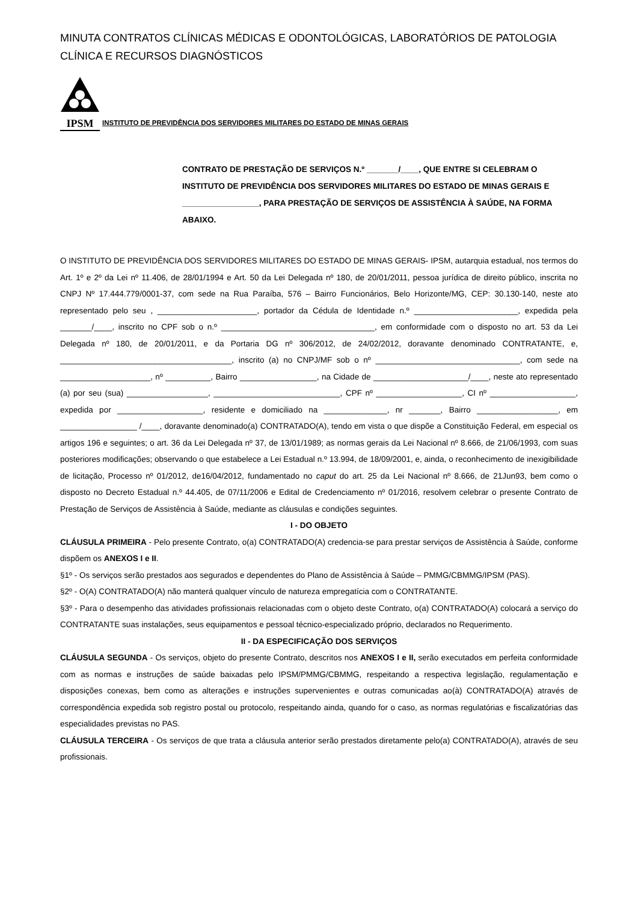MINUTA CONTRATOS CLÍNICAS MÉDICAS E ODONTOLÓGICAS, LABORATÓRIOS DE PATOLOGIA CLÍNICA E RECURSOS DIAGNÓSTICOS
IPSM
INSTITUTO DE PREVIDÊNCIA DOS SERVIDORES MILITARES DO ESTADO DE MINAS GERAIS
CONTRATO DE PRESTAÇÃO DE SERVIÇOS N.º _______/____, QUE ENTRE SI CELEBRAM O INSTITUTO DE PREVIDÊNCIA DOS SERVIDORES MILITARES DO ESTADO DE MINAS GERAIS E _________________, PARA PRESTAÇÃO DE SERVIÇOS DE ASSISTÊNCIA À SAÚDE, NA FORMA ABAIXO.
O INSTITUTO DE PREVIDÊNCIA DOS SERVIDORES MILITARES DO ESTADO DE MINAS GERAIS- IPSM, autarquia estadual, nos termos do Art. 1º e 2º da Lei nº 11.406, de 28/01/1994 e Art. 50 da Lei Delegada nº 180, de 20/01/2011, pessoa jurídica de direito público, inscrita no CNPJ Nº 17.444.779/0001-37, com sede na Rua Paraíba, 576 – Bairro Funcionários, Belo Horizonte/MG, CEP: 30.130-140, neste ato representado pelo seu , ______________________, portador da Cédula de Identidade n.º _______________________, expedida pela _______/____, inscrito no CPF sob o n.º __________________________________, em conformidade com o disposto no art. 53 da Lei Delegada nº 180, de 20/01/2011, e da Portaria DG nº 306/2012, de 24/02/2012, doravante denominado CONTRATANTE, e, ______________________________________, inscrito (a) no CNPJ/MF sob o nº ________________________________, com sede na ____________________, nº __________, Bairro _________________, na Cidade de _____________________/____, neste ato representado (a) por seu (sua) __________________, ____________________________, CPF nº ___________________, CI nº ___________________, expedida por ___________________, residente e domiciliado na ______________, nr _______, Bairro __________________, em _________________ /____, doravante denominado(a) CONTRATADO(A), tendo em vista o que dispõe a Constituição Federal, em especial os artigos 196 e seguintes; o art. 36 da Lei Delegada nº 37, de 13/01/1989; as normas gerais da Lei Nacional nº 8.666, de 21/06/1993, com suas posteriores modificações; observando o que estabelece a Lei Estadual n.º 13.994, de 18/09/2001, e, ainda, o reconhecimento de inexigibilidade de licitação, Processo nº 01/2012, de16/04/2012, fundamentado no caput do art. 25 da Lei Nacional nº 8.666, de 21Jun93, bem como o disposto no Decreto Estadual n.º 44.405, de 07/11/2006 e Edital de Credenciamento nº 01/2016, resolvem celebrar o presente Contrato de Prestação de Serviços de Assistência à Saúde, mediante as cláusulas e condições seguintes.
I - DO OBJETO
CLÁUSULA PRIMEIRA - Pelo presente Contrato, o(a) CONTRATADO(A) credencia-se para prestar serviços de Assistência à Saúde, conforme dispõem os ANEXOS I e II.
§1º - Os serviços serão prestados aos segurados e dependentes do Plano de Assistência à Saúde – PMMG/CBMMG/IPSM (PAS).
§2º - O(A) CONTRATADO(A) não manterá qualquer vínculo de natureza empregatícia com o CONTRATANTE.
§3º - Para o desempenho das atividades profissionais relacionadas com o objeto deste Contrato, o(a) CONTRATADO(A) colocará a serviço do CONTRATANTE suas instalações, seus equipamentos e pessoal técnico-especializado próprio, declarados no Requerimento.
II - DA ESPECIFICAÇÃO DOS SERVIÇOS
CLÁUSULA SEGUNDA - Os serviços, objeto do presente Contrato, descritos nos ANEXOS I e II, serão executados em perfeita conformidade com as normas e instruções de saúde baixadas pelo IPSM/PMMG/CBMMG, respeitando a respectiva legislação, regulamentação e disposições conexas, bem como as alterações e instruções supervenientes e outras comunicadas ao(à) CONTRATADO(A) através de correspondência expedida sob registro postal ou protocolo, respeitando ainda, quando for o caso, as normas regulatórias e fiscalizatórias das especialidades previstas no PAS.
CLÁUSULA TERCEIRA - Os serviços de que trata a cláusula anterior serão prestados diretamente pelo(a) CONTRATADO(A), através de seu profissionais.